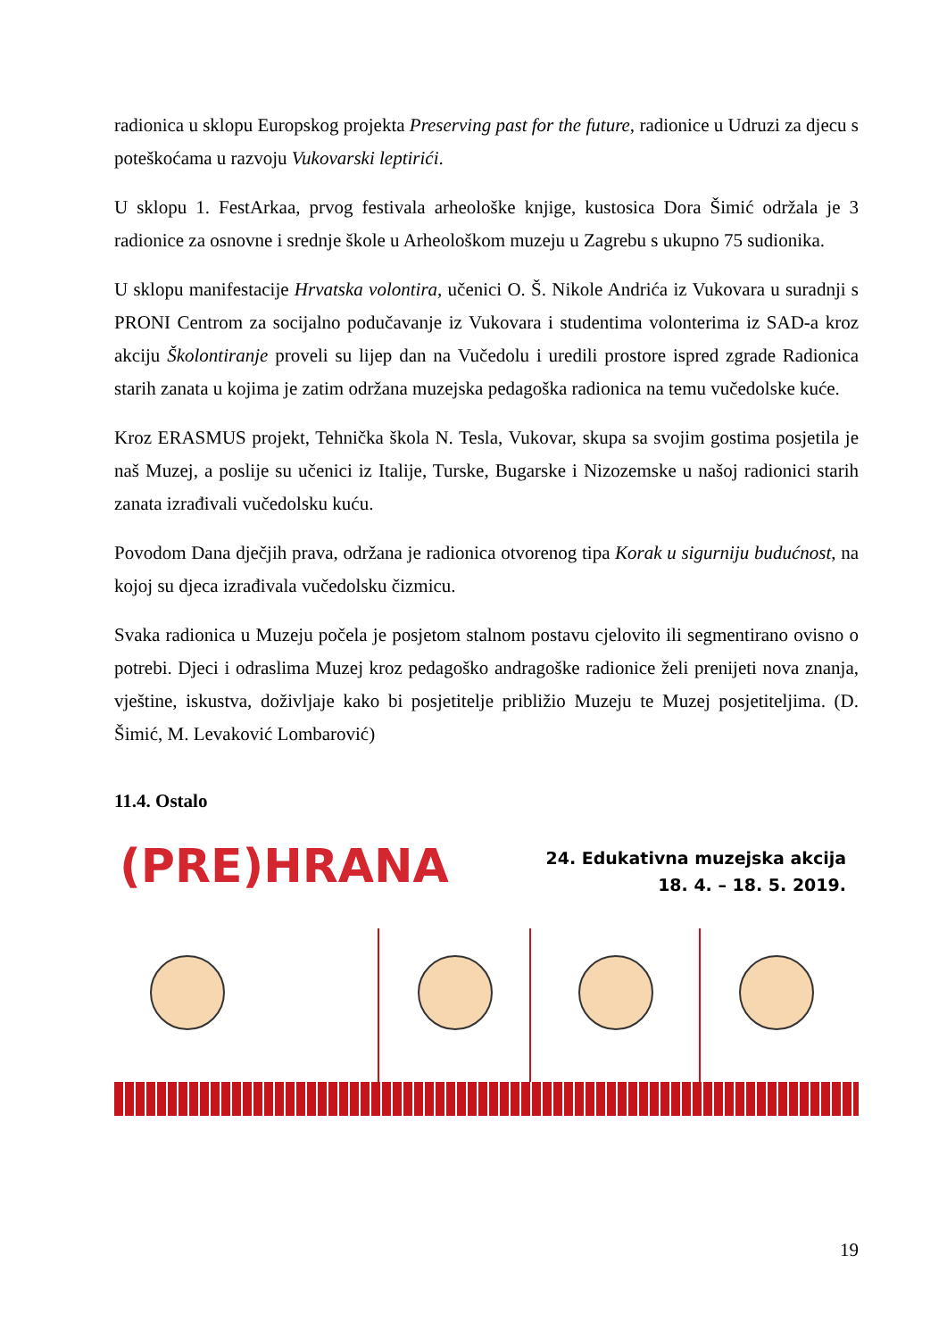radionica u sklopu Europskog projekta Preserving past for the future, radionice u Udruzi za djecu s poteškoćama u razvoju Vukovarski leptirići.
U sklopu 1. FestArkaa, prvog festivala arheološke knjige, kustosica Dora Šimić održala je 3 radionice za osnovne i srednje škole u Arheološkom muzeju u Zagrebu s ukupno 75 sudionika.
U sklopu manifestacije Hrvatska volontira, učenici O. Š. Nikole Andrića iz Vukovara u suradnji s PRONI Centrom za socijalno podučavanje iz Vukovara i studentima volonterima iz SAD-a kroz akciju Školontiranje proveli su lijep dan na Vučedolu i uredili prostore ispred zgrade Radionica starih zanata u kojima je zatim održana muzejska pedagoška radionica na temu vučedolske kuće.
Kroz ERASMUS projekt, Tehnička škola N. Tesla, Vukovar, skupa sa svojim gostima posjetila je naš Muzej, a poslije su učenici iz Italije, Turske, Bugarske i Nizozemske u našoj radionici starih zanata izrađivali vučedolsku kuću.
Povodom Dana dječjih prava, održana je radionica otvorenog tipa Korak u sigurniju budućnost, na kojoj su djeca izrađivala vučedolsku čizmicu.
Svaka radionica u Muzeju počela je posjetom stalnom postavu cjelovito ili segmentirano ovisno o potrebi. Djeci i odraslima Muzej kroz pedagoško andragoške radionice želi prenijeti nova znanja, vještine, iskustva, doživljaje kako bi posjetitelje približio Muzeju te Muzej posjetiteljima. (D. Šimić, M. Levaković Lombarović)
11.4. Ostalo
(PRE)HRANA
24. Edukativna muzejska akcija
18. 4. – 18. 5. 2019.
19